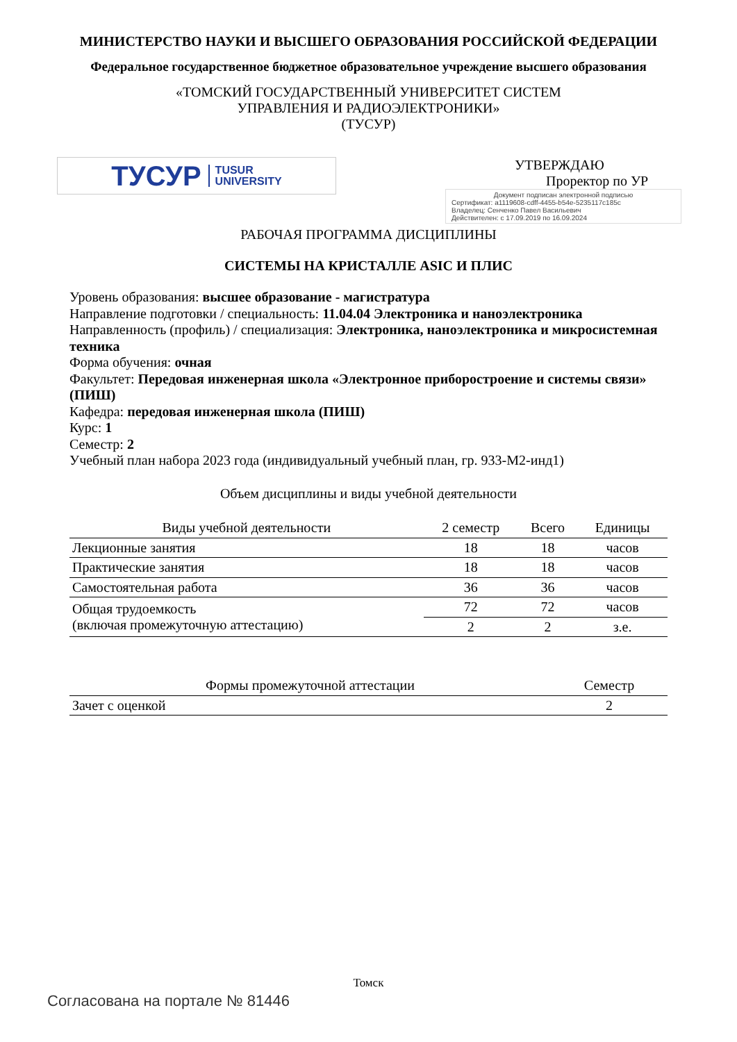МИНИСТЕРСТВО НАУКИ И ВЫСШЕГО ОБРАЗОВАНИЯ РОССИЙСКОЙ ФЕДЕРАЦИИ
Федеральное государственное бюджетное образовательное учреждение высшего образования
«ТОМСКИЙ ГОСУДАРСТВЕННЫЙ УНИВЕРСИТЕТ СИСТЕМ
УПРАВЛЕНИЯ И РАДИОЭЛЕКТРОНИКИ»
(ТУСУР)
ТУСУР TUSUR
UNIVERSITY
УТВЕРЖДАЮ
Проректор по УР
Документ подписан электронной подписью
Сертификат: a1119608-cdff-4455-b54e-5235117c185c
Владелец: Сенченко Павел Васильевич
Действителен: с 17.09.2019 по 16.09.2024
РАБОЧАЯ ПРОГРАММА ДИСЦИПЛИНЫ
СИСТЕМЫ НА КРИСТАЛЛЕ ASIC И ПЛИС
Уровень образования: высшее образование - магистратура
Направление подготовки / специальность: 11.04.04 Электроника и наноэлектроника
Направленность (профиль) / специализация: Электроника, наноэлектроника и микросистемная техника
Форма обучения: очная
Факультет: Передовая инженерная школа «Электронное приборостроение и системы связи» (ПИШ)
Кафедра: передовая инженерная школа (ПИШ)
Курс: 1
Семестр: 2
Учебный план набора 2023 года (индивидуальный учебный план, гр. 933-М2-инд1)
Объем дисциплины и виды учебной деятельности
| Виды учебной деятельности | 2 семестр | Всего | Единицы |
| --- | --- | --- | --- |
| Лекционные занятия | 18 | 18 | часов |
| Практические занятия | 18 | 18 | часов |
| Самостоятельная работа | 36 | 36 | часов |
| Общая трудоемкость (включая промежуточную аттестацию) | 72 | 72 | часов |
| | 2 | 2 | з.е. |
| Формы промежуточной аттестации | Семестр |
| --- | --- |
| Зачет с оценкой | 2 |
Томск
Согласована на портале № 81446